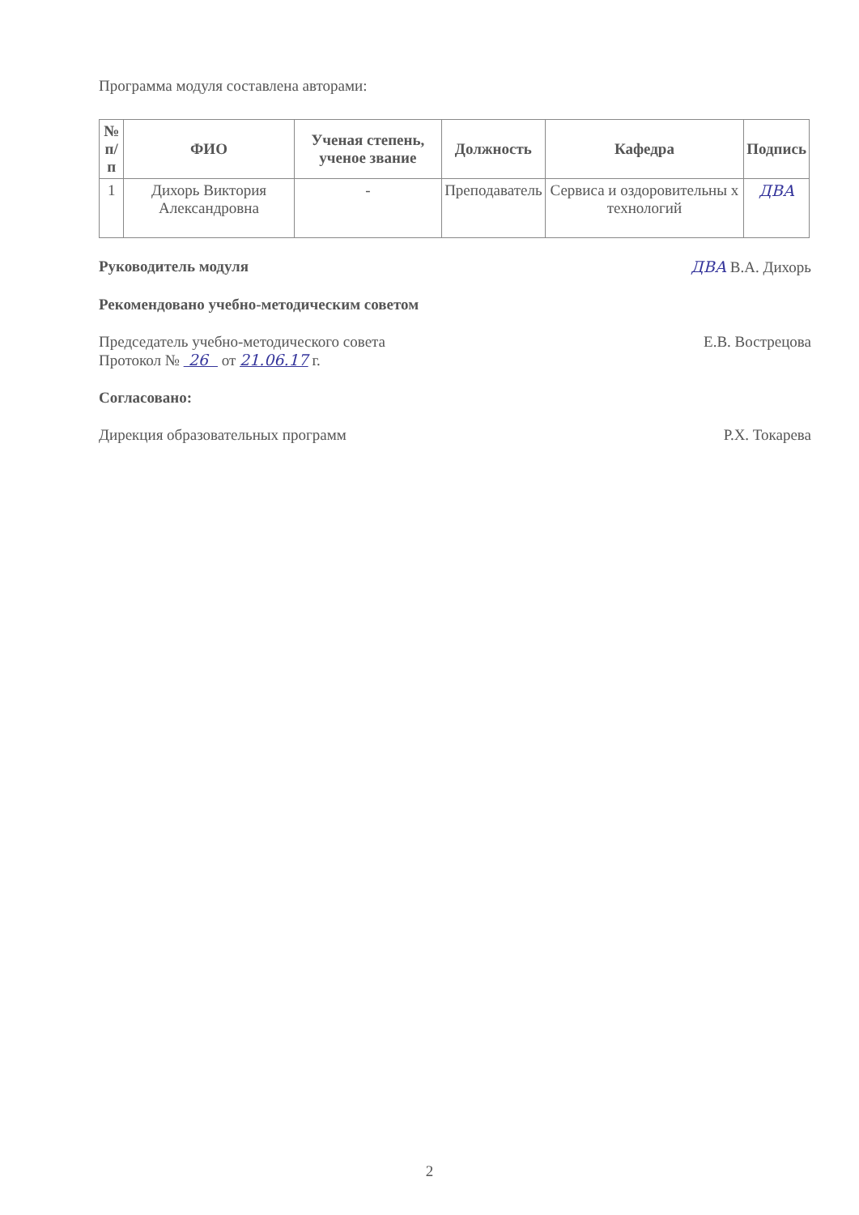Программа модуля составлена авторами:
| № п/п | ФИО | Ученая степень, ученое звание | Должность | Кафедра | Подпись |
| --- | --- | --- | --- | --- | --- |
| 1 | Дихорь Виктория Александровна | - | Преподаватель | Сервиса и оздоровительны х технологий | ДВА |
Руководитель модуля ДВА В.А. Дихорь
Рекомендовано учебно-методическим советом
Председатель учебно-методического совета
Протокол № 26 от 21.06.17 г. Е.В. Вострецова
Согласовано:
Дирекция образовательных программ Р.Х. Токарева
2